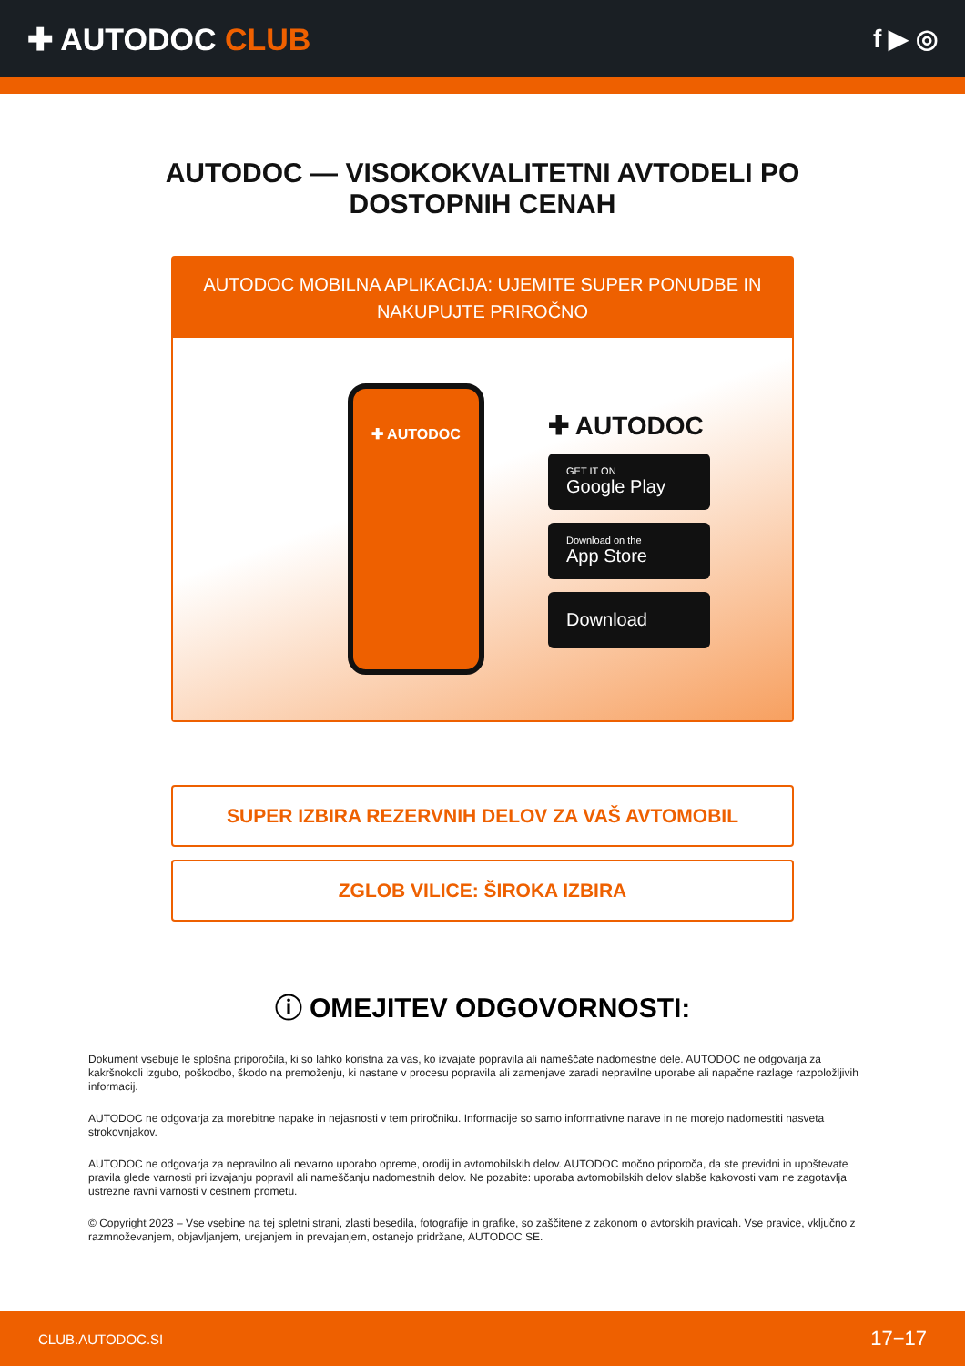✚ AUTODOC CLUB
f ▶ ◎
AUTODOC — VISOKOKVALITETNI AVTODELI PO DOSTOPNIH CENAH
AUTODOC MOBILNA APLIKACIJA: UJEMITE SUPER PONUDBE IN NAKUPUJTE PRIROČNO
✚ AUTODOC
✚ AUTODOC
GET IT ON
Google Play
Download on the
App Store
Download
SUPER IZBIRA REZERVNIH DELOV ZA VAŠ AVTOMOBIL
ZGLOB VILICE: ŠIROKA IZBIRA
ⓘ OMEJITEV ODGOVORNOSTI:
Dokument vsebuje le splošna priporočila, ki so lahko koristna za vas, ko izvajate popravila ali nameščate nadomestne dele. AUTODOC ne odgovarja za kakršnokoli izgubo, poškodbo, škodo na premoženju, ki nastane v procesu popravila ali zamenjave zaradi nepravilne uporabe ali napačne razlage razpoložljivih informacij.
AUTODOC ne odgovarja za morebitne napake in nejasnosti v tem priročniku. Informacije so samo informativne narave in ne morejo nadomestiti nasveta strokovnjakov.
AUTODOC ne odgovarja za nepravilno ali nevarno uporabo opreme, orodij in avtomobilskih delov. AUTODOC močno priporoča, da ste previdni in upoštevate pravila glede varnosti pri izvajanju popravil ali nameščanju nadomestnih delov. Ne pozabite: uporaba avtomobilskih delov slabše kakovosti vam ne zagotavlja ustrezne ravni varnosti v cestnem prometu.
© Copyright 2023 – Vse vsebine na tej spletni strani, zlasti besedila, fotografije in grafike, so zaščitene z zakonom o avtorskih pravicah. Vse pravice, vključno z razmnoževanjem, objavljanjem, urejanjem in prevajanjem, ostanejo pridržane, AUTODOC SE.
CLUB.AUTODOC.SI 17−17